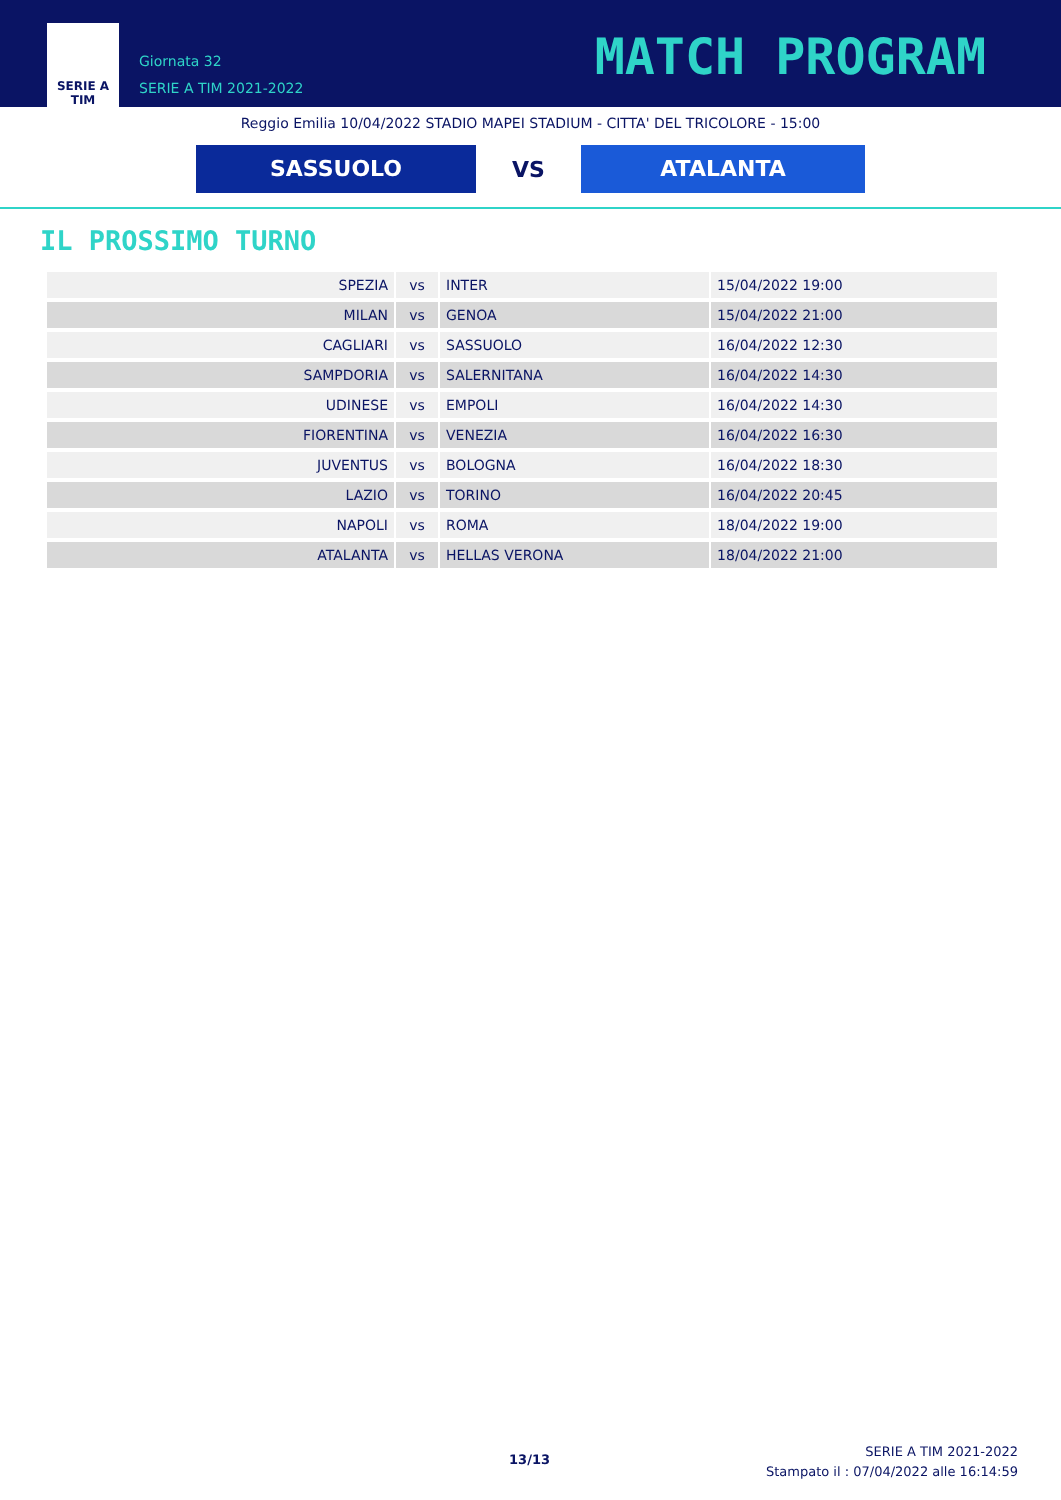SERIE A
TIM
Giornata 32
SERIE A TIM 2021-2022
MATCH PROGRAM
Reggio Emilia 10/04/2022 STADIO MAPEI STADIUM - CITTA' DEL TRICOLORE - 15:00
SASSUOLO
VS
ATALANTA
IL PROSSIMO TURNO
| SPEZIA | vs | INTER | 15/04/2022 19:00 |
| MILAN | vs | GENOA | 15/04/2022 21:00 |
| CAGLIARI | vs | SASSUOLO | 16/04/2022 12:30 |
| SAMPDORIA | vs | SALERNITANA | 16/04/2022 14:30 |
| UDINESE | vs | EMPOLI | 16/04/2022 14:30 |
| FIORENTINA | vs | VENEZIA | 16/04/2022 16:30 |
| JUVENTUS | vs | BOLOGNA | 16/04/2022 18:30 |
| LAZIO | vs | TORINO | 16/04/2022 20:45 |
| NAPOLI | vs | ROMA | 18/04/2022 19:00 |
| ATALANTA | vs | HELLAS VERONA | 18/04/2022 21:00 |
13/13
SERIE A TIM 2021-2022
Stampato il : 07/04/2022 alle 16:14:59